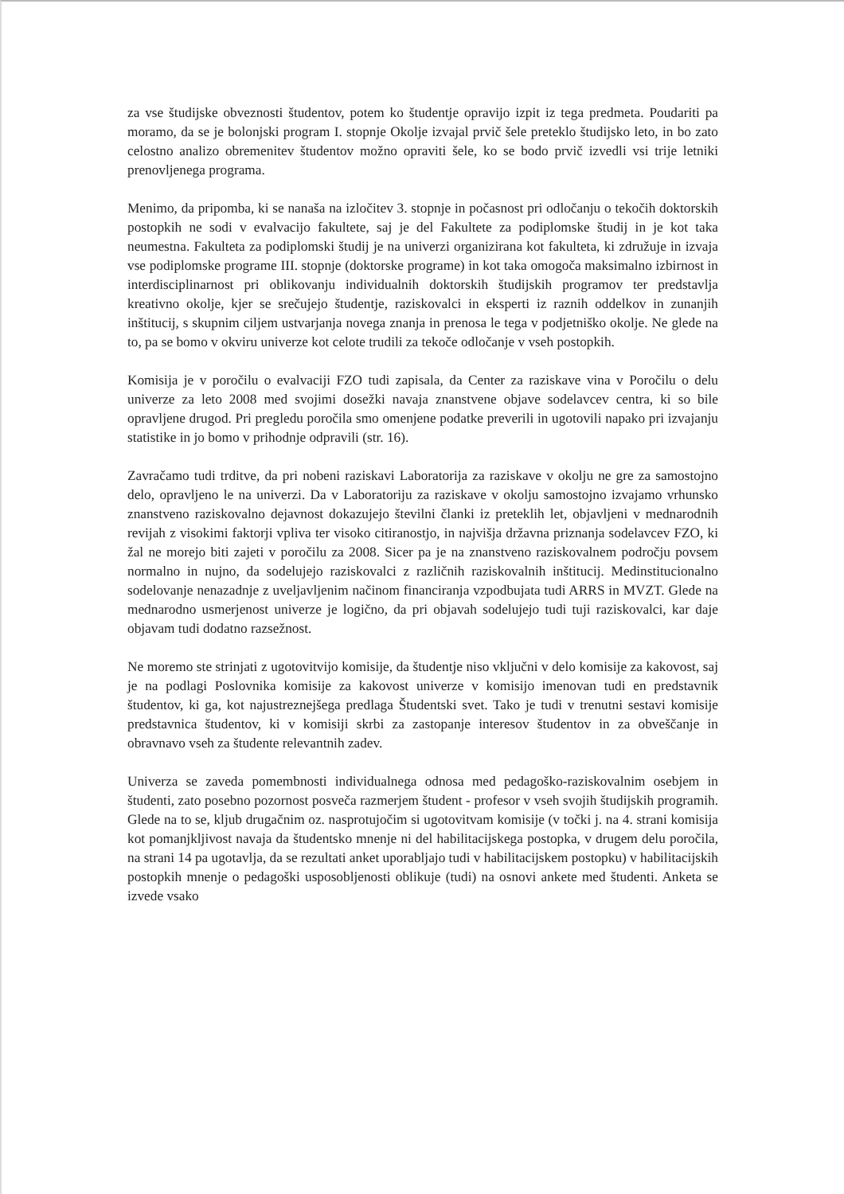za vse študijske obveznosti študentov, potem ko študentje opravijo izpit iz tega predmeta. Poudariti pa moramo, da se je bolonjski program I. stopnje Okolje izvajal prvič šele preteklo študijsko leto, in bo zato celostno analizo obremenitev študentov možno opraviti šele, ko se bodo prvič izvedli vsi trije letniki prenovljenega programa.
Menimo, da pripomba, ki se nanaša na izločitev 3. stopnje in počasnost pri odločanju o tekočih doktorskih postopkih ne sodi v evalvacijo fakultete, saj je del Fakultete za podiplomske študij in je kot taka neumestna. Fakulteta za podiplomski študij je na univerzi organizirana kot fakulteta, ki združuje in izvaja vse podiplomske programe III. stopnje (doktorske programe) in kot taka omogoča maksimalno izbirnost in interdisciplinarnost pri oblikovanju individualnih doktorskih študijskih programov ter predstavlja kreativno okolje, kjer se srečujejo študentje, raziskovalci in eksperti iz raznih oddelkov in zunanjih inštitucij, s skupnim ciljem ustvarjanja novega znanja in prenosa le tega v podjetniško okolje. Ne glede na to, pa se bomo v okviru univerze kot celote trudili za tekoče odločanje v vseh postopkih.
Komisija je v poročilu o evalvaciji FZO tudi zapisala, da Center za raziskave vina v Poročilu o delu univerze za leto 2008 med svojimi dosežki navaja znanstvene objave sodelavcev centra, ki so bile opravljene drugod. Pri pregledu poročila smo omenjene podatke preverili in ugotovili napako pri izvajanju statistike in jo bomo v prihodnje odpravili (str. 16).
Zavračamo tudi trditve, da pri nobeni raziskavi Laboratorija za raziskave v okolju ne gre za samostojno delo, opravljeno le na univerzi. Da v Laboratoriju za raziskave v okolju samostojno izvajamo vrhunsko znanstveno raziskovalno dejavnost dokazujejo številni članki iz preteklih let, objavljeni v mednarodnih revijah z visokimi faktorji vpliva ter visoko citiranostjo, in najvišja državna priznanja sodelavcev FZO, ki žal ne morejo biti zajeti v poročilu za 2008. Sicer pa je na znanstveno raziskovalnem področju povsem normalno in nujno, da sodelujejo raziskovalci z različnih raziskovalnih inštitucij. Medinstitucionalno sodelovanje nenazadnje z uveljavljenim načinom financiranja vzpodbujata tudi ARRS in MVZT. Glede na mednarodno usmerjenost univerze je logično, da pri objavah sodelujejo tudi tuji raziskovalci, kar daje objavam tudi dodatno razsežnost.
Ne moremo ste strinjati z ugotovitvijo komisije, da študentje niso vključni v delo komisije za kakovost, saj je na podlagi Poslovnika komisije za kakovost univerze v komisijo imenovan tudi en predstavnik študentov, ki ga, kot najustreznejšega predlaga Študentski svet. Tako je tudi v trenutni sestavi komisije predstavnica študentov, ki v komisiji skrbi za zastopanje interesov študentov in za obveščanje in obravnavo vseh za študente relevantnih zadev.
Univerza se zaveda pomembnosti individualnega odnosa med pedagoško-raziskovalnim osebjem in študenti, zato posebno pozornost posveča razmerjem študent - profesor v vseh svojih študijskih programih. Glede na to se, kljub drugačnim oz. nasprotujočim si ugotovitvam komisije (v točki j. na 4. strani komisija kot pomanjkljivost navaja da študentsko mnenje ni del habilitacijskega postopka, v drugem delu poročila, na strani 14 pa ugotavlja, da se rezultati anket uporabljajo tudi v habilitacijskem postopku) v habilitacijskih postopkih mnenje o pedagoški usposobljenosti oblikuje (tudi) na osnovi ankete med študenti. Anketa se izvede vsako